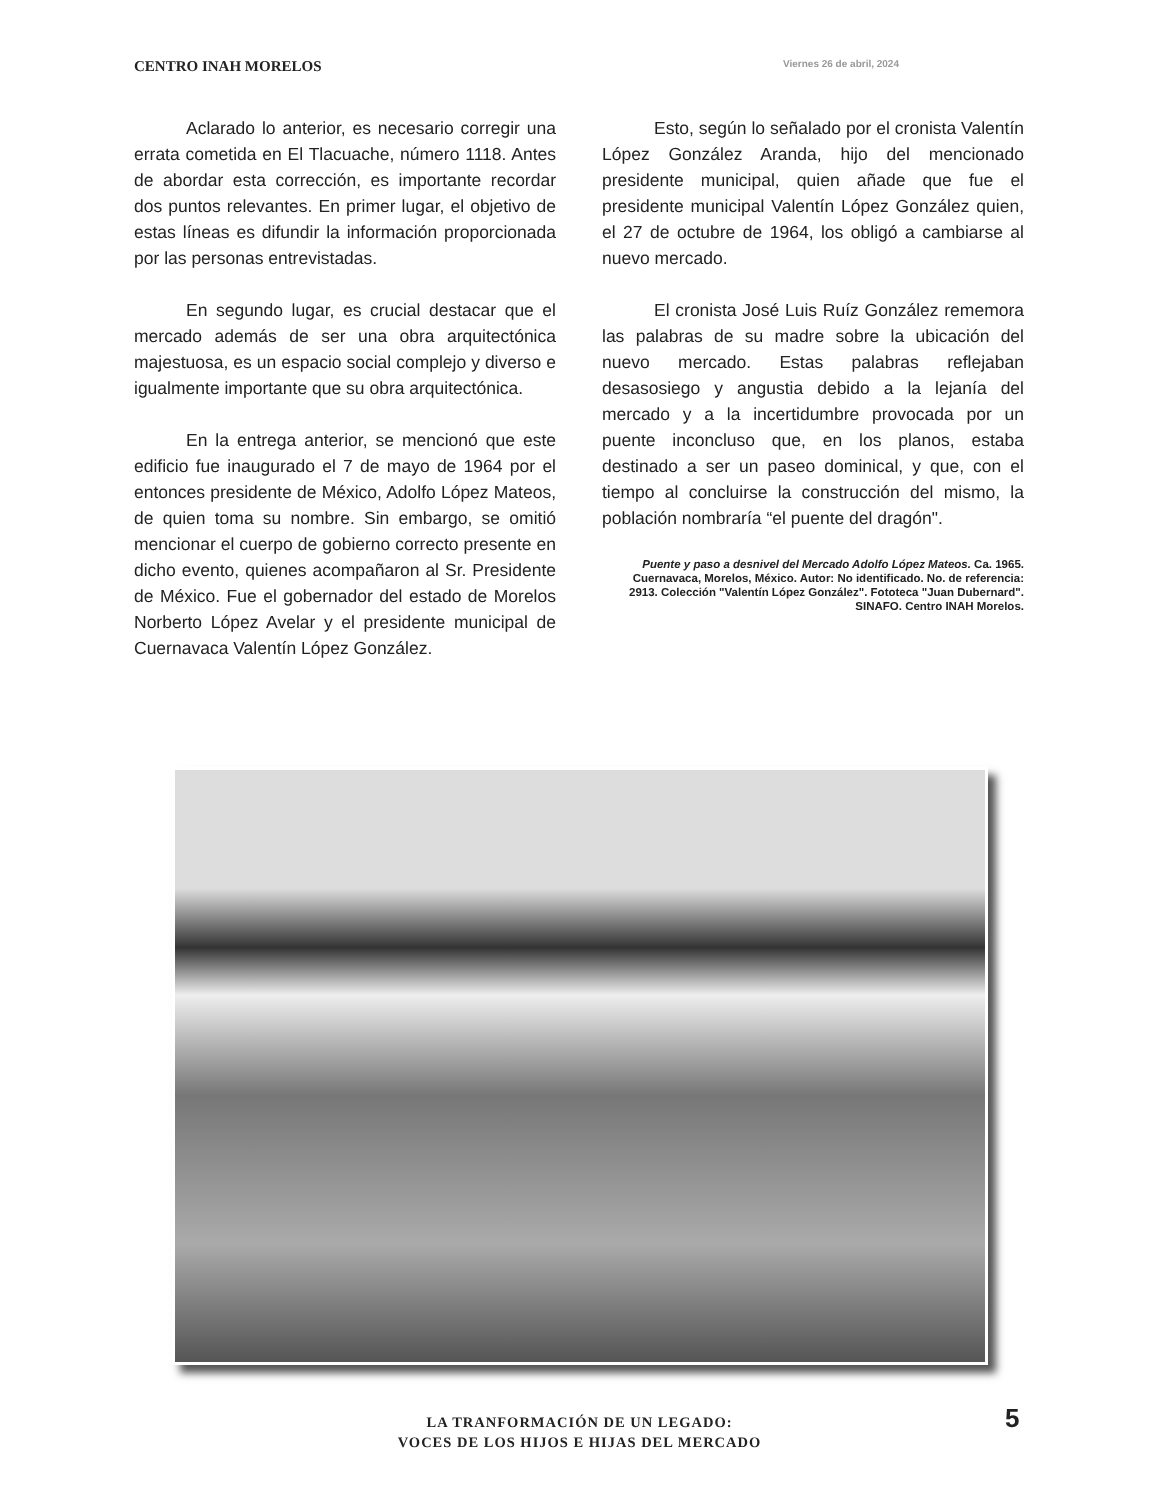CENTRO INAH MORELOS Viernes 26 de abril, 2024
Aclarado lo anterior, es necesario corregir una errata cometida en El Tlacuache, número 1118. Antes de abordar esta corrección, es importante recordar dos puntos relevantes. En primer lugar, el objetivo de estas líneas es difundir la información proporcionada por las personas entrevistadas.
En segundo lugar, es crucial destacar que el mercado además de ser una obra arquitectónica majestuosa, es un espacio social complejo y diverso e igualmente importante que su obra arquitectónica.
En la entrega anterior, se mencionó que este edificio fue inaugurado el 7 de mayo de 1964 por el entonces presidente de México, Adolfo López Mateos, de quien toma su nombre. Sin embargo, se omitió mencionar el cuerpo de gobierno correcto presente en dicho evento, quienes acompañaron al Sr. Presidente de México. Fue el gobernador del estado de Morelos Norberto López Avelar y el presidente municipal de Cuernavaca Valentín López González.
Esto, según lo señalado por el cronista Valentín López González Aranda, hijo del mencionado presidente municipal, quien añade que fue el presidente municipal Valentín López González quien, el 27 de octubre de 1964, los obligó a cambiarse al nuevo mercado.
El cronista José Luis Ruíz González rememora las palabras de su madre sobre la ubicación del nuevo mercado. Estas palabras reflejaban desasosiego y angustia debido a la lejanía del mercado y a la incertidumbre provocada por un puente inconcluso que, en los planos, estaba destinado a ser un paseo dominical, y que, con el tiempo al concluirse la construcción del mismo, la población nombraría “el puente del dragón".
Puente y paso a desnivel del Mercado Adolfo López Mateos. Ca. 1965. Cuernavaca, Morelos, México. Autor: No identificado. No. de referencia: 2913. Colección "Valentín López González". Fototeca "Juan Dubernard". SINAFO. Centro INAH Morelos.
LA TRANFORMACIÓN DE UN LEGADO:
VOCES DE LOS HIJOS E HIJAS DEL MERCADO
5